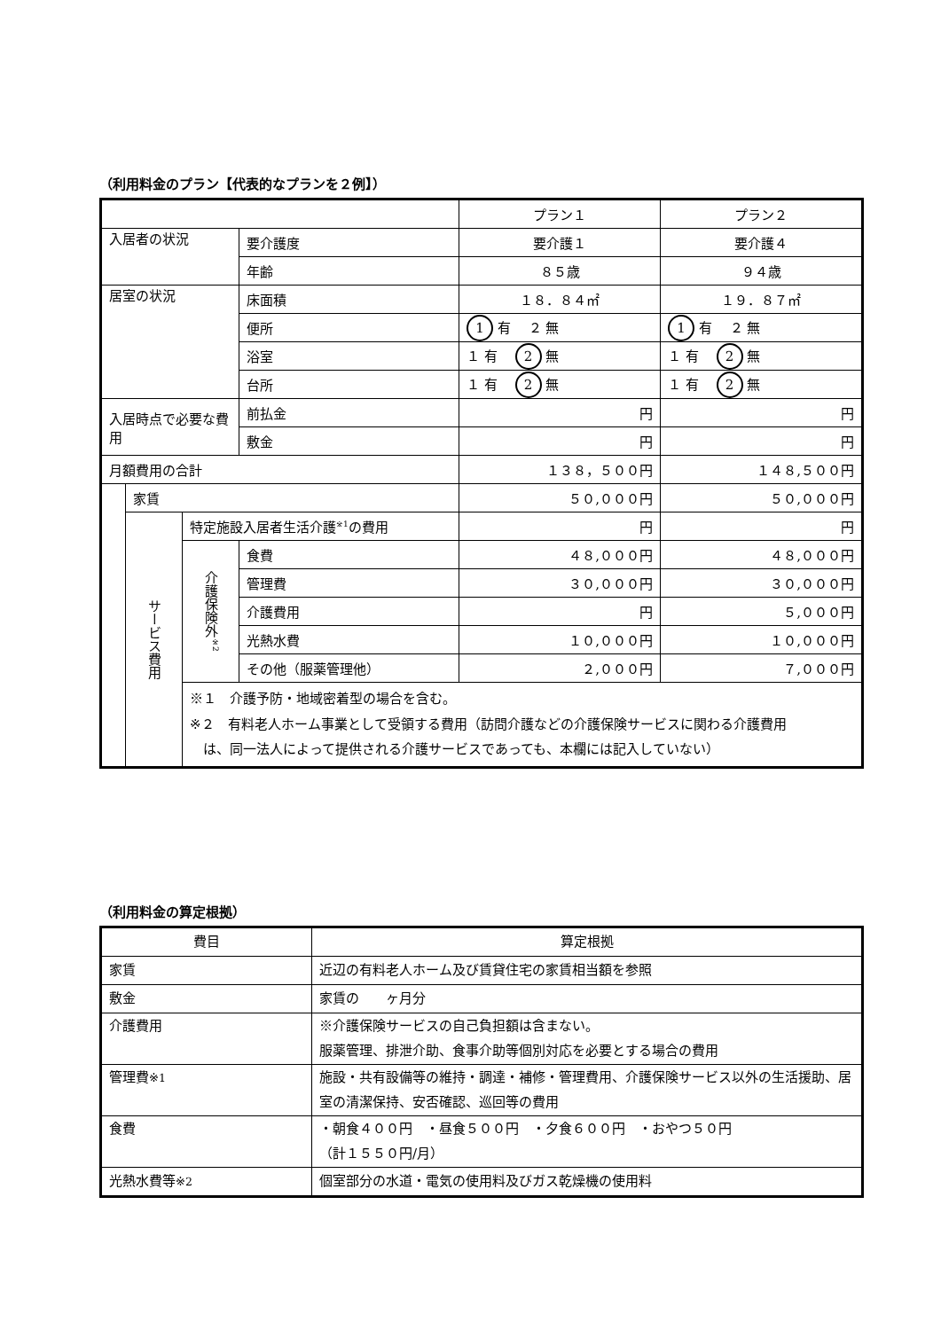（利用料金のプラン【代表的なプランを２例】）
| | | | | プラン１ | プラン２ |
| --- | --- | --- | --- | --- | --- |
| 入居者の状況 | | | 要介護度 | 要介護１ | 要介護４ |
| | | | 年齢 | ８５歳 | ９４歳 |
| 居室の状況 | | | 床面積 | １８．８４㎡ | １９．８７㎡ |
| | | | 便所 | 1 有 ２ 無 | 1 有 ２ 無 |
| | | | 浴室 | １ 有 2 無 | １ 有 2 無 |
| | | | 台所 | １ 有 2 無 | １ 有 2 無 |
| 入居時点で必要な費用 | | | 前払金 | 円 | 円 |
| | | | 敷金 | 円 | 円 |
| 月額費用の合計 | | | | １３８，５００円 | １４８,５００円 |
| | 家賃 | | | ５０,０００円 | ５０,０００円 |
| | サービス費用 | 特定施設入居者生活介護<sup>※1</sup>の費用 | | 円 | 円 |
| | | 介護保険外<sup>※2</sup> | 食費 | ４８,０００円 | ４８,０００円 |
| | | | 管理費 | ３０,０００円 | ３０,０００円 |
| | | | 介護費用 | 円 | ５,０００円 |
| | | | 光熱水費 | １０,０００円 | １０,０００円 |
| | | | その他（服薬管理他） | ２,０００円 | ７,０００円 |
| | | ※１ 介護予防・地域密着型の場合を含む。 ※２ 有料老人ホーム事業として受領する費用（訪問介護などの介護保険サービスに関わる介護費用 は、同一法人によって提供される介護サービスであっても、本欄には記入していない） | | | |
（利用料金の算定根拠）
| 費目 | 算定根拠 |
| --- | --- |
| 家賃 | 近辺の有料老人ホーム及び賃貸住宅の家賃相当額を参照 |
| 敷金 | 家賃の ヶ月分 |
| 介護費用 | ※介護保険サービスの自己負担額は含まない。 服薬管理、排泄介助、食事介助等個別対応を必要とする場合の費用 |
| 管理費 ※1 | 施設・共有設備等の維持・調達・補修・管理費用、介護保険サービス以外の生活援助、居室の清潔保持、安否確認、巡回等の費用 |
| 食費 | ・朝食４００円 ・昼食５００円 ・夕食６００円 ・おやつ５０円 （計１５５０円/月） |
| 光熱水費等 ※2 | 個室部分の水道・電気の使用料及びガス乾燥機の使用料 |